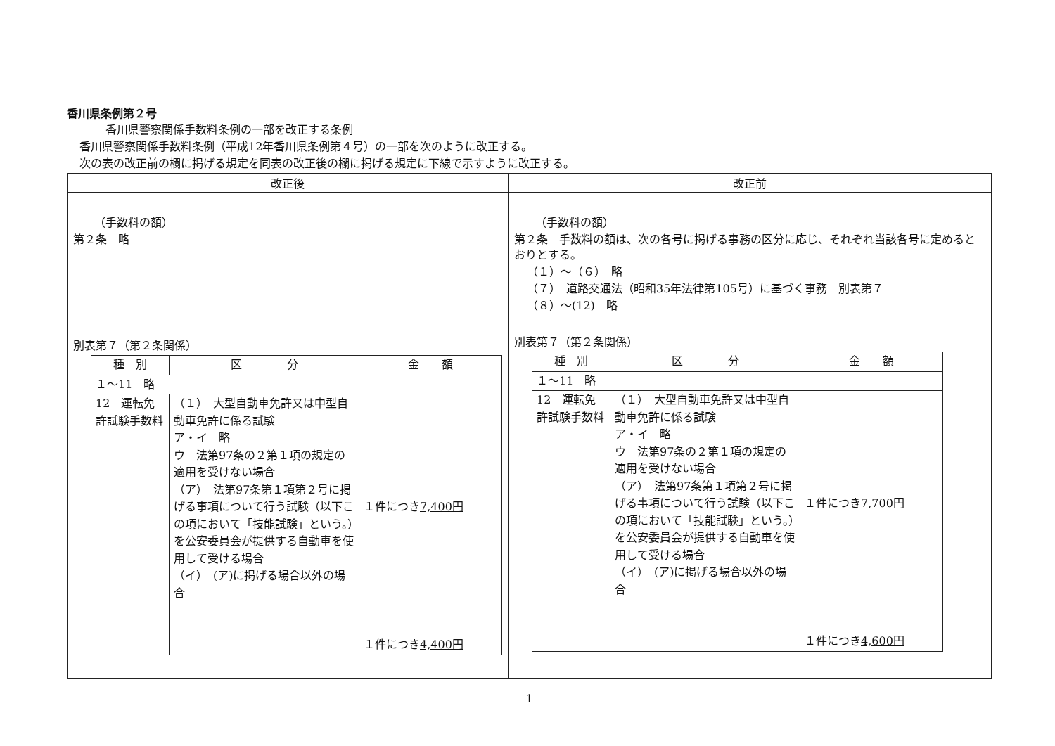香川県条例第２号
香川県警察関係手数料条例の一部を改正する条例
香川県警察関係手数料条例（平成12年香川県条例第４号）の一部を次のように改正する。
次の表の改正前の欄に掲げる規定を同表の改正後の欄に掲げる規定に下線で示すように改正する。
| 改正後 | 改正前 |
| --- | --- |
| （手数料の額） 第２条 略 別表第７（第２条関係） / 種 別 / 区 分 / 金 額 / / --- / --- / --- / / １～11 略 / / / / 12 運転免許試験手数料 / （１） 大型自動車免許又は中型自動車免許に係る試験 ア・イ 略 ウ 法第97条の２第１項の規定の適用を受けない場合 （ア） 法第97条第１項第２号に掲げる事項について行う試験（以下この項において「技能試験」という。）を公安委員会が提供する自動車を使用して受ける場合 （イ） (ア)に掲げる場合以外の場合 / １件につき 7,400円 １件につき 4,400円 / | （手数料の額） 第２条 手数料の額は、次の各号に掲げる事務の区分に応じ、それぞれ当該各号に定めるとおりとする。 （１）～（６） 略 （７） 道路交通法（昭和35年法律第105号）に基づく事務 別表第７ （８）～(12) 略 別表第７（第２条関係） / 種 別 / 区 分 / 金 額 / / --- / --- / --- / / １～11 略 / / / / 12 運転免許試験手数料 / （１） 大型自動車免許又は中型自動車免許に係る試験 ア・イ 略 ウ 法第97条の２第１項の規定の適用を受けない場合 （ア） 法第97条第１項第２号に掲げる事項について行う試験（以下この項において「技能試験」という。）を公安委員会が提供する自動車を使用して受ける場合 （イ） (ア)に掲げる場合以外の場合 / １件につき 7,700円 １件につき 4,600円 / |
1